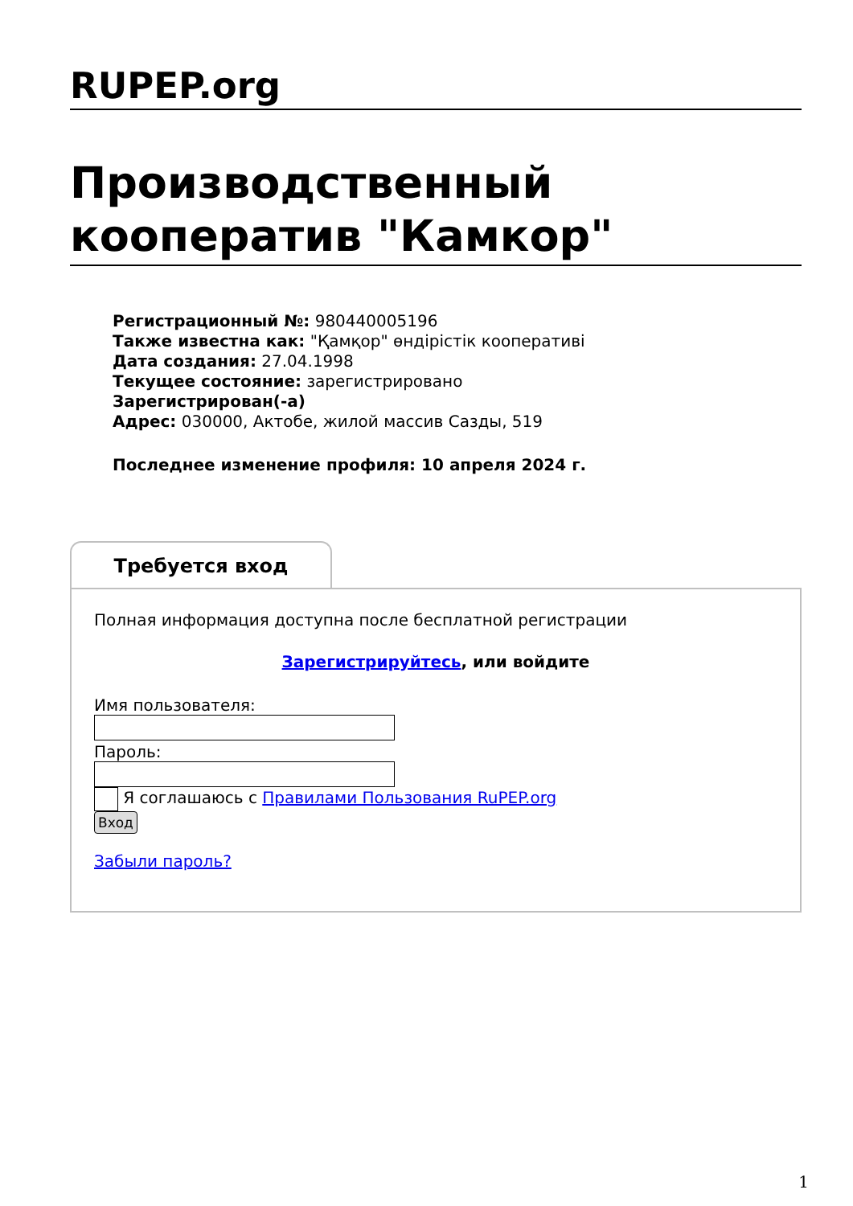RUPEP.org
Производственный кооператив "Камкор"
Регистрационный №: 980440005196
Также известна как: "Қамқор" өндірістік кооперативі
Дата создания: 27.04.1998
Текущее состояние: зарегистрировано
Зарегистрирован(-а)
Адрес: 030000, Актобе, жилой массив Сазды, 519
Последнее изменение профиля: 10 апреля 2024 г.
Требуется вход
Полная информация доступна после бесплатной регистрации
Зарегистрируйтесь, или войдите
Имя пользователя:
Пароль:
Я соглашаюсь с Правилами Пользования RuPEP.org
Вход
Забыли пароль?
1